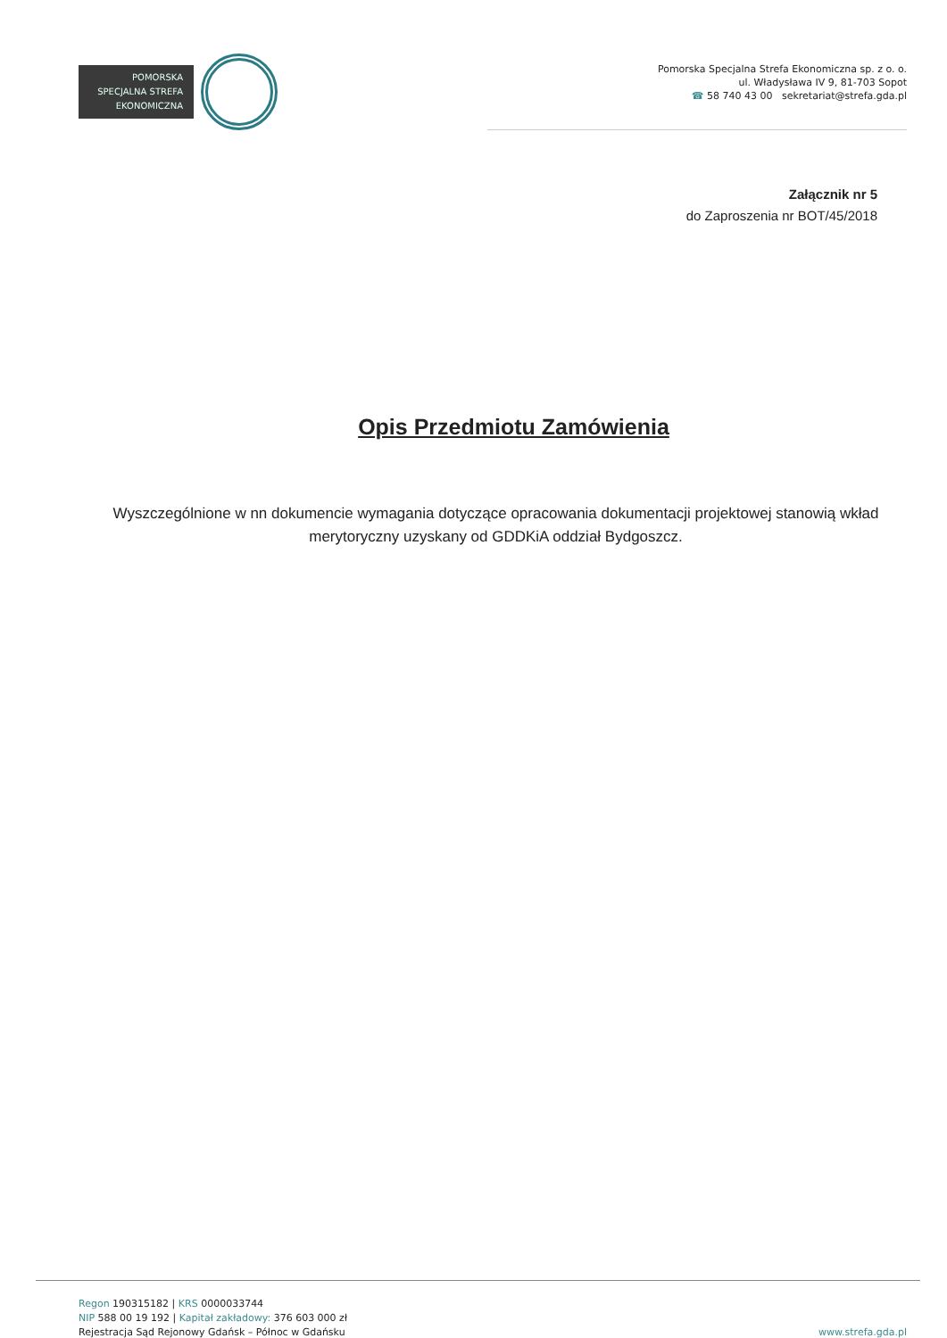POMORSKA
SPECJALNA STREFA
EKONOMICZNA
Pomorska Specjalna Strefa Ekonomiczna sp. z o. o.
ul. Władysława IV 9, 81-703 Sopot
☎ 58 740 43 00 sekretariat@strefa.gda.pl
Załącznik nr 5
do Zaproszenia nr BOT/45/2018
Opis Przedmiotu Zamówienia
Wyszczególnione w nn dokumencie wymagania dotyczące opracowania dokumentacji projektowej stanowią wkład merytoryczny uzyskany od GDDKiA oddział Bydgoszcz.
Regon 190315182 | KRS 0000033744
NIP 588 00 19 192 | Kapitał zakładowy: 376 603 000 zł
Rejestracja Sąd Rejonowy Gdańsk – Północ w Gdańsku
www.strefa.gda.pl